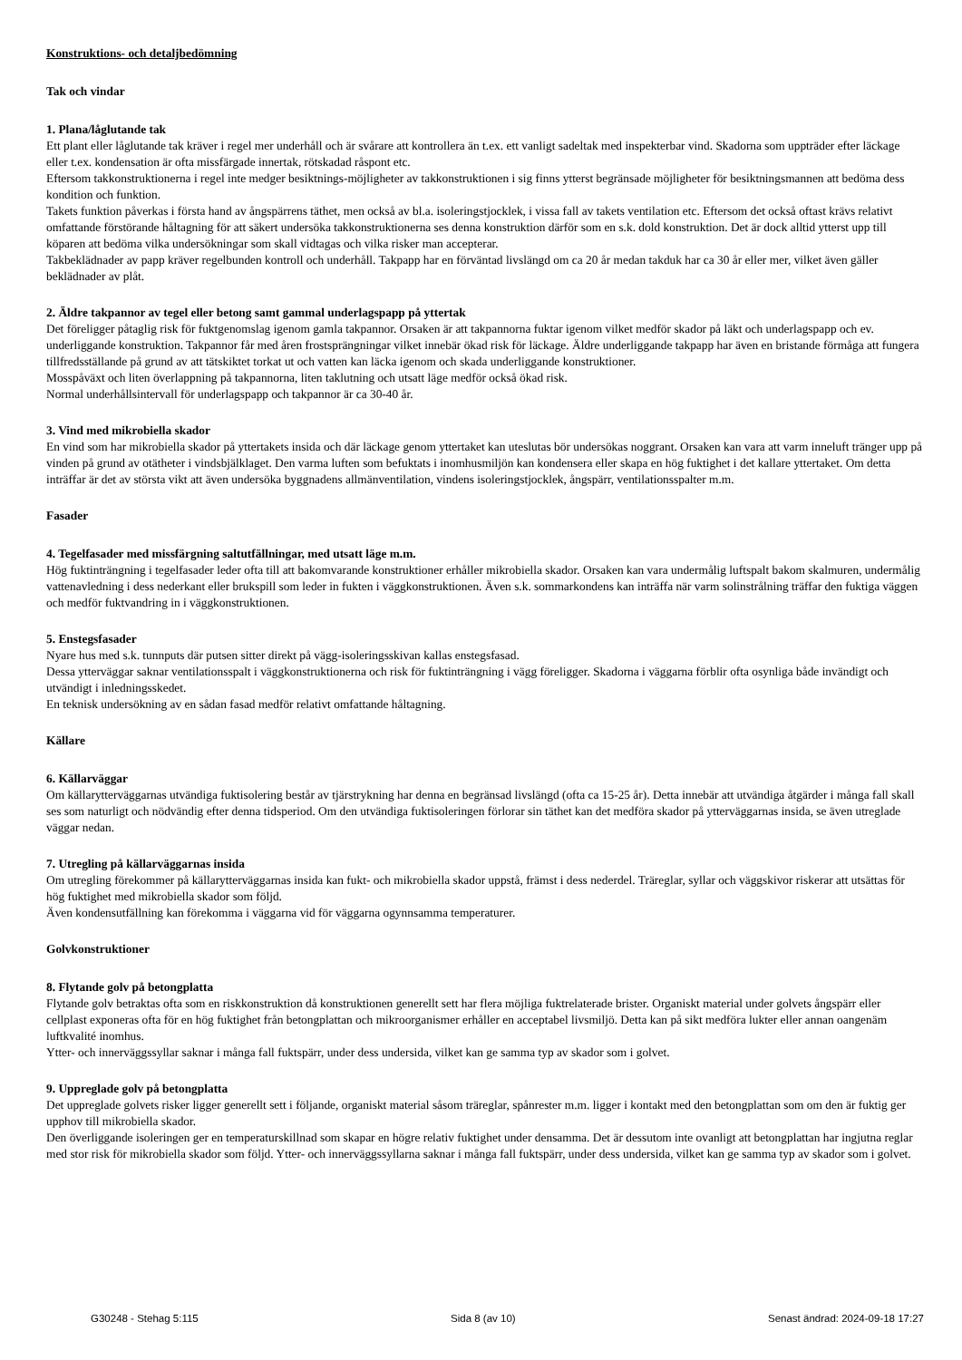Konstruktions- och detaljbedömning
Tak och vindar
1. Plana/låglutande tak
Ett plant eller låglutande tak kräver i regel mer underhåll och är svårare att kontrollera än t.ex. ett vanligt sadeltak med inspekterbar vind. Skadorna som uppträder efter läckage eller t.ex. kondensation är ofta missfärgade innertak, rötskadad råspont etc.
Eftersom takkonstruktionerna i regel inte medger besiktnings-möjligheter av takkonstruktionen i sig finns ytterst begränsade möjligheter för besiktningsmannen att bedöma dess kondition och funktion.
Takets funktion påverkas i första hand av ångspärrens täthet, men också av bl.a. isoleringstjocklek, i vissa fall av takets ventilation etc. Eftersom det också oftast krävs relativt omfattande förstörande håltagning för att säkert undersöka takkonstruktionerna ses denna konstruktion därför som en s.k. dold konstruktion. Det är dock alltid ytterst upp till köparen att bedöma vilka undersökningar som skall vidtagas och vilka risker man accepterar.
Takbeklädnader av papp kräver regelbunden kontroll och underhåll. Takpapp har en förväntad livslängd om ca 20 år medan takduk har ca 30 år eller mer, vilket även gäller beklädnader av plåt.
2. Äldre takpannor av tegel eller betong samt gammal underlagspapp på yttertak
Det föreligger påtaglig risk för fuktgenomslag igenom gamla takpannor. Orsaken är att takpannorna fuktar igenom vilket medför skador på läkt och underlagspapp och ev. underliggande konstruktion. Takpannor får med åren frostsprängningar vilket innebär ökad risk för läckage. Äldre underliggande takpapp har även en bristande förmåga att fungera tillfredsställande på grund av att tätskiktet torkat ut och vatten kan läcka igenom och skada underliggande konstruktioner.
Mosspåväxt och liten överlappning på takpannorna, liten taklutning och utsatt läge medför också ökad risk.
Normal underhållsintervall för underlagspapp och takpannor är ca 30-40 år.
3. Vind med mikrobiella skador
En vind som har mikrobiella skador på yttertakets insida och där läckage genom yttertaket kan uteslutas bör undersökas noggrant. Orsaken kan vara att varm inneluft tränger upp på vinden på grund av otätheter i vindsbjälklaget. Den varma luften som befuktats i inomhusmiljön kan kondensera eller skapa en hög fuktighet i det kallare yttertaket. Om detta inträffar är det av största vikt att även undersöka byggnadens allmänventilation, vindens isoleringstjocklek, ångspärr, ventilationsspalter m.m.
Fasader
4. Tegelfasader med missfärgning saltutfällningar, med utsatt läge m.m.
Hög fuktinträngning i tegelfasader leder ofta till att bakomvarande konstruktioner erhåller mikrobiella skador. Orsaken kan vara undermålig luftspalt bakom skalmuren, undermålig vattenavledning i dess nederkant eller brukspill som leder in fukten i väggkonstruktionen. Även s.k. sommarkondens kan inträffa när varm solinstrålning träffar den fuktiga väggen och medför fuktvandring in i väggkonstruktionen.
5. Enstegsfasader
Nyare hus med s.k. tunnputs där putsen sitter direkt på vägg-isoleringsskivan kallas enstegsfasad.
Dessa ytterväggar saknar ventilationsspalt i väggkonstruktionerna och risk för fuktinträngning i vägg föreligger. Skadorna i väggarna förblir ofta osynliga både invändigt och utvändigt i inledningsskedet.
En teknisk undersökning av en sådan fasad medför relativt omfattande håltagning.
Källare
6. Källarväggar
Om källarytterväggarnas utvändiga fuktisolering består av tjärstrykning har denna en begränsad livslängd (ofta ca 15-25 år). Detta innebär att utvändiga åtgärder i många fall skall ses som naturligt och nödvändig efter denna tidsperiod. Om den utvändiga fuktisoleringen förlorar sin täthet kan det medföra skador på ytterväggarnas insida, se även utreglade väggar nedan.
7. Utregling på källarväggarnas insida
Om utregling förekommer på källarytterväggarnas insida kan fukt- och mikrobiella skador uppstå, främst i dess nederdel. Träreglar, syllar och väggskivor riskerar att utsättas för hög fuktighet med mikrobiella skador som följd.
Även kondensutfällning kan förekomma i väggarna vid för väggarna ogynnsamma temperaturer.
Golvkonstruktioner
8. Flytande golv på betongplatta
Flytande golv betraktas ofta som en riskkonstruktion då konstruktionen generellt sett har flera möjliga fuktrelaterade brister. Organiskt material under golvets ångspärr eller cellplast exponeras ofta för en hög fuktighet från betongplattan och mikroorganismer erhåller en acceptabel livsmiljö. Detta kan på sikt medföra lukter eller annan oangenäm luftkvalité inomhus.
Ytter- och innerväggssyllar saknar i många fall fuktspärr, under dess undersida, vilket kan ge samma typ av skador som i golvet.
9. Uppreglade golv på betongplatta
Det uppreglade golvets risker ligger generellt sett i följande, organiskt material såsom träreglar, spånrester m.m. ligger i kontakt med den betongplattan som om den är fuktig ger upphov till mikrobiella skador.
Den överliggande isoleringen ger en temperaturskillnad som skapar en högre relativ fuktighet under densamma. Det är dessutom inte ovanligt att betongplattan har ingjutna reglar med stor risk för mikrobiella skador som följd. Ytter- och innerväggssyllarna saknar i många fall fuktspärr, under dess undersida, vilket kan ge samma typ av skador som i golvet.
G30248 - Stehag 5:115 Sida 8 (av 10) Senast ändrad: 2024-09-18 17:27